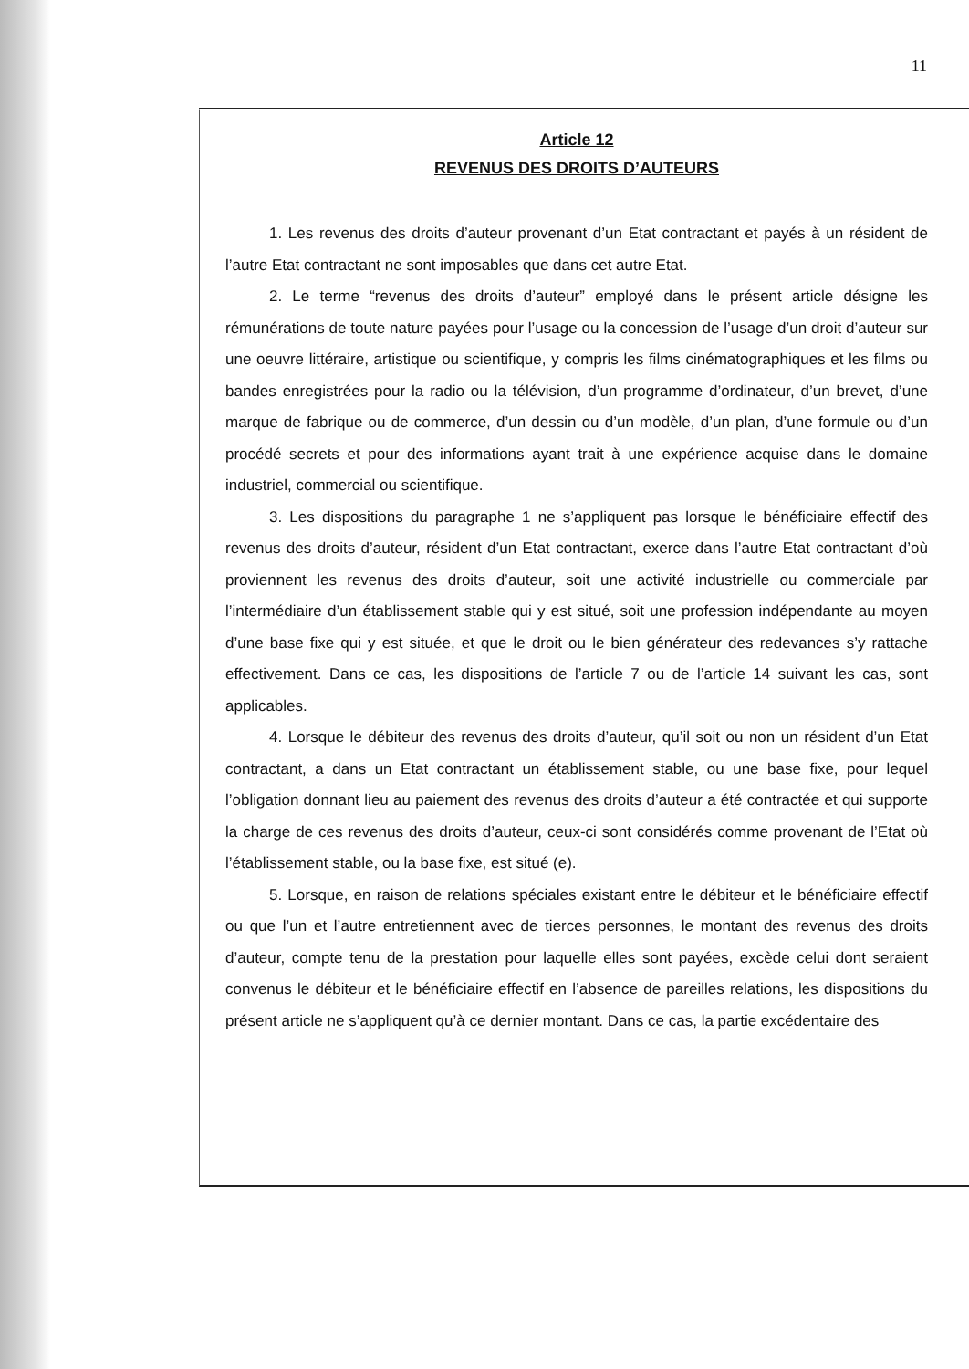11
Article 12
REVENUS DES DROITS D’AUTEURS
1. Les revenus des droits d’auteur provenant d’un Etat contractant et payés à un résident de l’autre Etat contractant ne sont imposables que dans cet autre Etat.
2. Le terme “revenus des droits d’auteur” employé dans le présent article désigne les rémunérations de toute nature payées pour l’usage ou la concession de l’usage d’un droit d’auteur sur une oeuvre littéraire, artistique ou scientifique, y compris les films cinématographiques et les films ou bandes enregistrées pour la radio ou la télévision, d’un programme d’ordinateur, d’un brevet, d’une marque de fabrique ou de commerce, d’un dessin ou d’un modèle, d’un plan, d’une formule ou d’un procédé secrets et pour des informations ayant trait à une expérience acquise dans le domaine industriel, commercial ou scientifique.
3. Les dispositions du paragraphe 1 ne s’appliquent pas lorsque le bénéficiaire effectif des revenus des droits d’auteur, résident d’un Etat contractant, exerce dans l’autre Etat contractant d’où proviennent les revenus des droits d’auteur, soit une activité industrielle ou commerciale par l’intermédiaire d’un établissement stable qui y est situé, soit une profession indépendante au moyen d’une base fixe qui y est située, et que le droit ou le bien générateur des redevances s’y rattache effectivement. Dans ce cas, les dispositions de l’article 7 ou de l’article 14 suivant les cas, sont applicables.
4. Lorsque le débiteur des revenus des droits d’auteur, qu’il soit ou non un résident d’un Etat contractant, a dans un Etat contractant un établissement stable, ou une base fixe, pour lequel l’obligation donnant lieu au paiement des revenus des droits d’auteur a été contractée et qui supporte la charge de ces revenus des droits d’auteur, ceux-ci sont considérés comme provenant de l’Etat où l’établissement stable, ou la base fixe, est situé (e).
5. Lorsque, en raison de relations spéciales existant entre le débiteur et le bénéficiaire effectif ou que l’un et l’autre entretiennent avec de tierces personnes, le montant des revenus des droits d’auteur, compte tenu de la prestation pour laquelle elles sont payées, excède celui dont seraient convenus le débiteur et le bénéficiaire effectif en l’absence de pareilles relations, les dispositions du présent article ne s’appliquent qu’à ce dernier montant. Dans ce cas, la partie excédentaire des